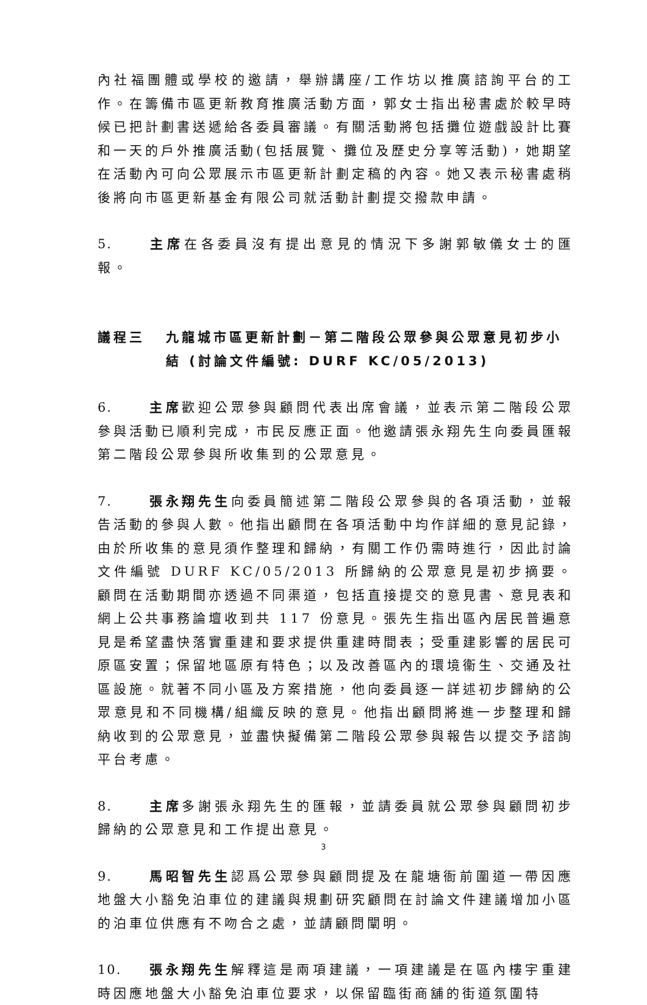內社福團體或學校的邀請，舉辦講座/工作坊以推廣諮詢平台的工作。在籌備市區更新教育推廣活動方面，郭女士指出秘書處於較早時候已把計劃書送遞給各委員審議。有關活動將包括攤位遊戲設計比賽和一天的戶外推廣活動(包括展覽、攤位及歷史分享等活動)，她期望在活動內可向公眾展示市區更新計劃定稿的內容。她又表示秘書處稍後將向市區更新基金有限公司就活動計劃提交撥款申請。
5. 主席在各委員沒有提出意見的情況下多謝郭敏儀女士的匯報。
議程三 九龍城市區更新計劃－第二階段公眾參與公眾意見初步小結 (討論文件編號: DURF KC/05/2013)
6. 主席歡迎公眾參與顧問代表出席會議，並表示第二階段公眾參與活動已順利完成，市民反應正面。他邀請張永翔先生向委員匯報第二階段公眾參與所收集到的公眾意見。
7. 張永翔先生向委員簡述第二階段公眾參與的各項活動，並報告活動的參與人數。他指出顧問在各項活動中均作詳細的意見記錄，由於所收集的意見須作整理和歸納，有關工作仍需時進行，因此討論文件編號 DURF KC/05/2013 所歸納的公眾意見是初步摘要。顧問在活動期間亦透過不同渠道，包括直接提交的意見書、意見表和網上公共事務論壇收到共 117 份意見。張先生指出區內居民普遍意見是希望盡快落實重建和要求提供重建時間表；受重建影響的居民可原區安置；保留地區原有特色；以及改善區內的環境衞生、交通及社區設施。就著不同小區及方案措施，他向委員逐一詳述初步歸納的公眾意見和不同機構/組織反映的意見。他指出顧問將進一步整理和歸納收到的公眾意見，並盡快擬備第二階段公眾參與報告以提交予諮詢平台考慮。
8. 主席多謝張永翔先生的匯報，並請委員就公眾參與顧問初步歸納的公眾意見和工作提出意見。
9. 馬昭智先生認爲公眾參與顧問提及在龍塘衙前圍道一帶因應地盤大小豁免泊車位的建議與規劃研究顧問在討論文件建議增加小區的泊車位供應有不吻合之處，並請顧問闡明。
10. 張永翔先生解釋這是兩項建議，一項建議是在區內樓宇重建時因應地盤大小豁免泊車位要求，以保留臨街商舖的街道氛圍特
3